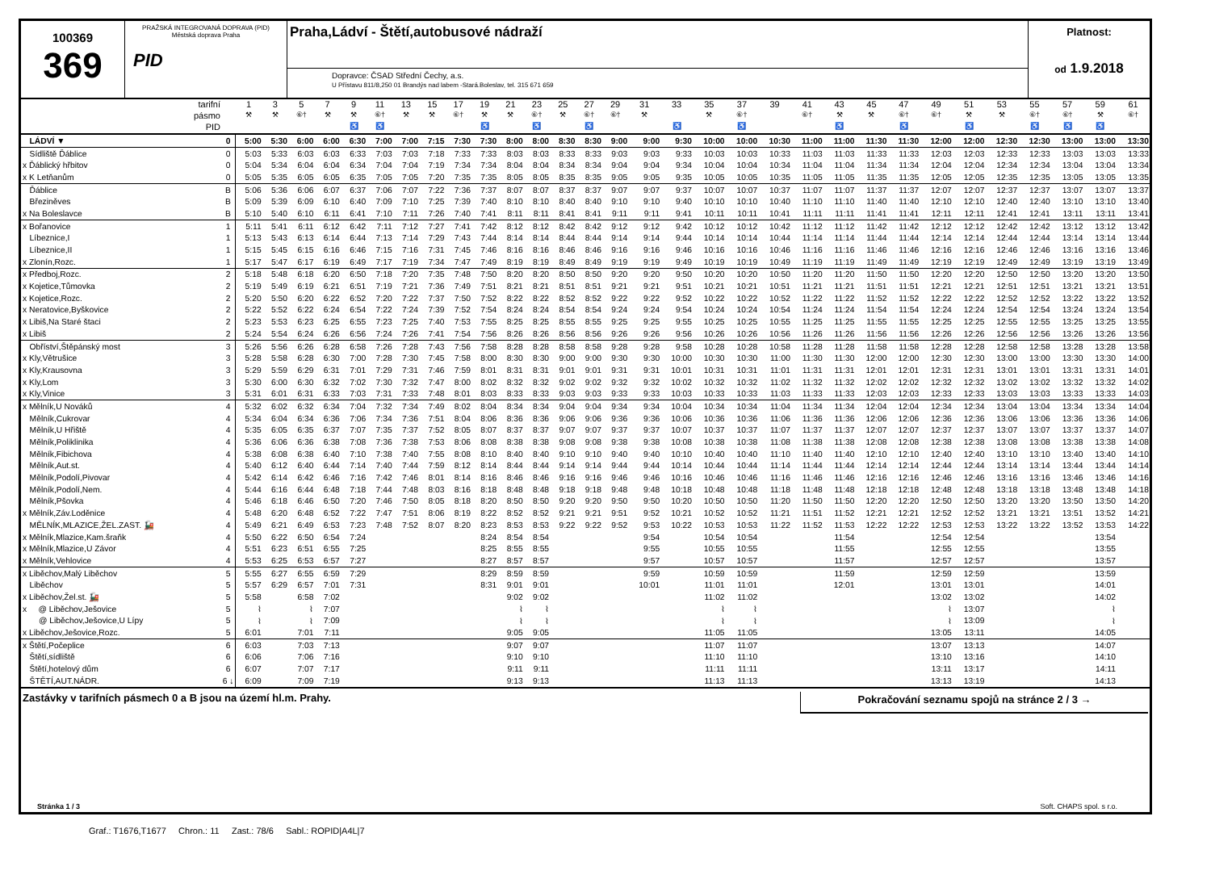100369
369
PRAŽSKÁ INTEGROVANÁ DOPRAVA (PID)
Městská doprava Praha
PID
Praha,Ládví - Štětí,autobusové nádraží
Dopravce: ČSAD Střední Čechy, a.s.
U Přístavu 811/8,250 01 Brandýs nad labem -Stará.Boleslav, tel. 315 671 659
Platnost:
od 1.9.2018
| tarifní | | 1 | 3 | 5 | 7 | 9 | 11 | 13 | 15 | 17 | 19 | 21 | 23 | 25 | 27 | 29 | 31 | 33 | 35 | 37 | 39 | 41 | 43 | 45 | 47 | 49 | 51 | 53 | 55 | 57 | 59 | 61 |
| --- | --- | --- | --- | --- | --- | --- | --- | --- | --- | --- | --- | --- | --- | --- | --- | --- | --- | --- | --- | --- | --- | --- | --- | --- | --- | --- | --- | --- | --- | --- | --- | --- |
| pásmo | | ⚒ | ⚒ | ⑥† | ⚒ | ⚒ | ⑥† | ⚒ | ⚒ | ⑥† | ⚒ | ⚒ | ⑥† | ⚒ | ⑥† | ⑥† | ⚒ | | ⚒ | ⑥† | | ⑥† | ⚒ | ⚒ | ⑥† | ⑥† | ⚒ | ⚒ | ⑥† | ⑥† | ⚒ | ⑥† |
| PID | | | | | | ♿ | ♿ | | | | ♿ | | ♿ | | ♿ | | | ♿ | | ♿ | | | ♿ | | ♿ | | ♿ | | ♿ | ♿ | ♿ | |
| LÁDVÍ ▼ | 0 | 5:00 | 5:30 | 6:00 | 6:00 | 6:30 | 7:00 | 7:00 | 7:15 | 7:30 | 7:30 | 8:00 | 8:00 | 8:30 | 8:30 | 9:00 | 9:00 | 9:30 | 10:00 | 10:00 | 10:30 | 11:00 | 11:00 | 11:30 | 11:30 | 12:00 | 12:00 | 12:30 | 12:30 | 13:00 | 13:00 | 13:30 |
| Sídliště Ďáblice | 0 | 5:03 | 5:33 | 6:03 | 6:03 | 6:33 | 7:03 | 7:03 | 7:18 | 7:33 | 7:33 | 8:03 | 8:03 | 8:33 | 8:33 | 9:03 | 9:03 | 9:33 | 10:03 | 10:03 | 10:33 | 11:03 | 11:03 | 11:33 | 11:33 | 12:03 | 12:03 | 12:33 | 12:33 | 13:03 | 13:03 | 13:33 |
| x Ďáblický hřbitov | 0 | 5:04 | 5:34 | 6:04 | 6:04 | 6:34 | 7:04 | 7:04 | 7:19 | 7:34 | 7:34 | 8:04 | 8:04 | 8:34 | 8:34 | 9:04 | 9:04 | 9:34 | 10:04 | 10:04 | 10:34 | 11:04 | 11:04 | 11:34 | 11:34 | 12:04 | 12:04 | 12:34 | 12:34 | 13:04 | 13:04 | 13:34 |
| x K Letňanům | 0 | 5:05 | 5:35 | 6:05 | 6:05 | 6:35 | 7:05 | 7:05 | 7:20 | 7:35 | 7:35 | 8:05 | 8:05 | 8:35 | 8:35 | 9:05 | 9:05 | 9:35 | 10:05 | 10:05 | 10:35 | 11:05 | 11:05 | 11:35 | 11:35 | 12:05 | 12:05 | 12:35 | 12:35 | 13:05 | 13:05 | 13:35 |
| Ďáblice | B | 5:06 | 5:36 | 6:06 | 6:07 | 6:37 | 7:06 | 7:07 | 7:22 | 7:36 | 7:37 | 8:07 | 8:07 | 8:37 | 8:37 | 9:07 | 9:07 | 9:37 | 10:07 | 10:07 | 10:37 | 11:07 | 11:07 | 11:37 | 11:37 | 12:07 | 12:07 | 12:37 | 12:37 | 13:07 | 13:07 | 13:37 |
| Březiněves | B | 5:09 | 5:39 | 6:09 | 6:10 | 6:40 | 7:09 | 7:10 | 7:25 | 7:39 | 7:40 | 8:10 | 8:10 | 8:40 | 8:40 | 9:10 | 9:10 | 9:40 | 10:10 | 10:10 | 10:40 | 11:10 | 11:10 | 11:40 | 11:40 | 12:10 | 12:10 | 12:40 | 12:40 | 13:10 | 13:10 | 13:40 |
| x Na Boleslavce | B | 5:10 | 5:40 | 6:10 | 6:11 | 6:41 | 7:10 | 7:11 | 7:26 | 7:40 | 7:41 | 8:11 | 8:11 | 8:41 | 8:41 | 9:11 | 9:11 | 9:41 | 10:11 | 10:11 | 10:41 | 11:11 | 11:11 | 11:41 | 11:41 | 12:11 | 12:11 | 12:41 | 12:41 | 13:11 | 13:11 | 13:41 |
| x Bořanovice | 1 | 5:11 | 5:41 | 6:11 | 6:12 | 6:42 | 7:11 | 7:12 | 7:27 | 7:41 | 7:42 | 8:12 | 8:12 | 8:42 | 8:42 | 9:12 | 9:12 | 9:42 | 10:12 | 10:12 | 10:42 | 11:12 | 11:12 | 11:42 | 11:42 | 12:12 | 12:12 | 12:42 | 12:42 | 13:12 | 13:12 | 13:42 |
| Líbeznice,I | 1 | 5:13 | 5:43 | 6:13 | 6:14 | 6:44 | 7:13 | 7:14 | 7:29 | 7:43 | 7:44 | 8:14 | 8:14 | 8:44 | 8:44 | 9:14 | 9:14 | 9:44 | 10:14 | 10:14 | 10:44 | 11:14 | 11:14 | 11:44 | 11:44 | 12:14 | 12:14 | 12:44 | 12:44 | 13:14 | 13:14 | 13:44 |
| Líbeznice,II | 1 | 5:15 | 5:45 | 6:15 | 6:16 | 6:46 | 7:15 | 7:16 | 7:31 | 7:45 | 7:46 | 8:16 | 8:16 | 8:46 | 8:46 | 9:16 | 9:16 | 9:46 | 10:16 | 10:16 | 10:46 | 11:16 | 11:16 | 11:46 | 11:46 | 12:16 | 12:16 | 12:46 | 12:46 | 13:16 | 13:16 | 13:46 |
| x Zlonín,Rozc. | 1 | 5:17 | 5:47 | 6:17 | 6:19 | 6:49 | 7:17 | 7:19 | 7:34 | 7:47 | 7:49 | 8:19 | 8:19 | 8:49 | 8:49 | 9:19 | 9:19 | 9:49 | 10:19 | 10:19 | 10:49 | 11:19 | 11:19 | 11:49 | 11:49 | 12:19 | 12:19 | 12:49 | 12:49 | 13:19 | 13:19 | 13:49 |
| x Předboj,Rozc. | 2 | 5:18 | 5:48 | 6:18 | 6:20 | 6:50 | 7:18 | 7:20 | 7:35 | 7:48 | 7:50 | 8:20 | 8:20 | 8:50 | 8:50 | 9:20 | 9:20 | 9:50 | 10:20 | 10:20 | 10:50 | 11:20 | 11:20 | 11:50 | 11:50 | 12:20 | 12:20 | 12:50 | 12:50 | 13:20 | 13:20 | 13:50 |
| x Kojetice,Tůmovka | 2 | 5:19 | 5:49 | 6:19 | 6:21 | 6:51 | 7:19 | 7:21 | 7:36 | 7:49 | 7:51 | 8:21 | 8:21 | 8:51 | 8:51 | 9:21 | 9:21 | 9:51 | 10:21 | 10:21 | 10:51 | 11:21 | 11:21 | 11:51 | 11:51 | 12:21 | 12:21 | 12:51 | 12:51 | 13:21 | 13:21 | 13:51 |
| x Kojetice,Rozc. | 2 | 5:20 | 5:50 | 6:20 | 6:22 | 6:52 | 7:20 | 7:22 | 7:37 | 7:50 | 7:52 | 8:22 | 8:22 | 8:52 | 8:52 | 9:22 | 9:22 | 9:52 | 10:22 | 10:22 | 10:52 | 11:22 | 11:22 | 11:52 | 11:52 | 12:22 | 12:22 | 12:52 | 12:52 | 13:22 | 13:22 | 13:52 |
| x Neratovice,Byškovice | 2 | 5:22 | 5:52 | 6:22 | 6:24 | 6:54 | 7:22 | 7:24 | 7:39 | 7:52 | 7:54 | 8:24 | 8:24 | 8:54 | 8:54 | 9:24 | 9:24 | 9:54 | 10:24 | 10:24 | 10:54 | 11:24 | 11:24 | 11:54 | 11:54 | 12:24 | 12:24 | 12:54 | 12:54 | 13:24 | 13:24 | 13:54 |
| x Libiš,Na Staré štaci | 2 | 5:23 | 5:53 | 6:23 | 6:25 | 6:55 | 7:23 | 7:25 | 7:40 | 7:53 | 7:55 | 8:25 | 8:25 | 8:55 | 8:55 | 9:25 | 9:25 | 9:55 | 10:25 | 10:25 | 10:55 | 11:25 | 11:25 | 11:55 | 11:55 | 12:25 | 12:25 | 12:55 | 12:55 | 13:25 | 13:25 | 13:55 |
| x Libiš | 2 | 5:24 | 5:54 | 6:24 | 6:26 | 6:56 | 7:24 | 7:26 | 7:41 | 7:54 | 7:56 | 8:26 | 8:26 | 8:56 | 8:56 | 9:26 | 9:26 | 9:56 | 10:26 | 10:26 | 10:56 | 11:26 | 11:26 | 11:56 | 11:56 | 12:26 | 12:26 | 12:56 | 12:56 | 13:26 | 13:26 | 13:56 |
| Obříství,Štěpánský most | 3 | 5:26 | 5:56 | 6:26 | 6:28 | 6:58 | 7:26 | 7:28 | 7:43 | 7:56 | 7:58 | 8:28 | 8:28 | 8:58 | 8:58 | 9:28 | 9:28 | 9:58 | 10:28 | 10:28 | 10:58 | 11:28 | 11:28 | 11:58 | 11:58 | 12:28 | 12:28 | 12:58 | 12:58 | 13:28 | 13:28 | 13:58 |
| x Kly,Větrušice | 3 | 5:28 | 5:58 | 6:28 | 6:30 | 7:00 | 7:28 | 7:30 | 7:45 | 7:58 | 8:00 | 8:30 | 8:30 | 9:00 | 9:00 | 9:30 | 9:30 | 10:00 | 10:30 | 10:30 | 11:00 | 11:30 | 11:30 | 12:00 | 12:00 | 12:30 | 12:30 | 13:00 | 13:00 | 13:30 | 13:30 | 14:00 |
| x Kly,Krausovna | 3 | 5:29 | 5:59 | 6:29 | 6:31 | 7:01 | 7:29 | 7:31 | 7:46 | 7:59 | 8:01 | 8:31 | 8:31 | 9:01 | 9:01 | 9:31 | 9:31 | 10:01 | 10:31 | 10:31 | 11:01 | 11:31 | 11:31 | 12:01 | 12:01 | 12:31 | 12:31 | 13:01 | 13:01 | 13:31 | 13:31 | 14:01 |
| x Kly,Lom | 3 | 5:30 | 6:00 | 6:30 | 6:32 | 7:02 | 7:30 | 7:32 | 7:47 | 8:00 | 8:02 | 8:32 | 8:32 | 9:02 | 9:02 | 9:32 | 9:32 | 10:02 | 10:32 | 10:32 | 11:02 | 11:32 | 11:32 | 12:02 | 12:02 | 12:32 | 12:32 | 13:02 | 13:02 | 13:32 | 13:32 | 14:02 |
| x Kly,Vinice | 3 | 5:31 | 6:01 | 6:31 | 6:33 | 7:03 | 7:31 | 7:33 | 7:48 | 8:01 | 8:03 | 8:33 | 8:33 | 9:03 | 9:03 | 9:33 | 9:33 | 10:03 | 10:33 | 10:33 | 11:03 | 11:33 | 11:33 | 12:03 | 12:03 | 12:33 | 12:33 | 13:03 | 13:03 | 13:33 | 13:33 | 14:03 |
| x Mělník,U Nováků | 4 | 5:32 | 6:02 | 6:32 | 6:34 | 7:04 | 7:32 | 7:34 | 7:49 | 8:02 | 8:04 | 8:34 | 8:34 | 9:04 | 9:04 | 9:34 | 9:34 | 10:04 | 10:34 | 10:34 | 11:04 | 11:34 | 11:34 | 12:04 | 12:04 | 12:34 | 12:34 | 13:04 | 13:04 | 13:34 | 13:34 | 14:04 |
| Mělník,Cukrovar | 4 | 5:34 | 6:04 | 6:34 | 6:36 | 7:06 | 7:34 | 7:36 | 7:51 | 8:04 | 8:06 | 8:36 | 8:36 | 9:06 | 9:06 | 9:36 | 9:36 | 10:06 | 10:36 | 10:36 | 11:06 | 11:36 | 11:36 | 12:06 | 12:06 | 12:36 | 12:36 | 13:06 | 13:06 | 13:36 | 13:36 | 14:06 |
| Mělník,U Hřiště | 4 | 5:35 | 6:05 | 6:35 | 6:37 | 7:07 | 7:35 | 7:37 | 7:52 | 8:05 | 8:07 | 8:37 | 8:37 | 9:07 | 9:07 | 9:37 | 9:37 | 10:07 | 10:37 | 10:37 | 11:07 | 11:37 | 11:37 | 12:07 | 12:07 | 12:37 | 12:37 | 13:07 | 13:07 | 13:37 | 13:37 | 14:07 |
| Mělník,Poliklinika | 4 | 5:36 | 6:06 | 6:36 | 6:38 | 7:08 | 7:36 | 7:38 | 7:53 | 8:06 | 8:08 | 8:38 | 8:38 | 9:08 | 9:08 | 9:38 | 9:38 | 10:08 | 10:38 | 10:38 | 11:08 | 11:38 | 11:38 | 12:08 | 12:08 | 12:38 | 12:38 | 13:08 | 13:08 | 13:38 | 13:38 | 14:08 |
| Mělník,Fibichova | 4 | 5:38 | 6:08 | 6:38 | 6:40 | 7:10 | 7:38 | 7:40 | 7:55 | 8:08 | 8:10 | 8:40 | 8:40 | 9:10 | 9:10 | 9:40 | 9:40 | 10:10 | 10:40 | 10:40 | 11:10 | 11:40 | 11:40 | 12:10 | 12:10 | 12:40 | 12:40 | 13:10 | 13:10 | 13:40 | 13:40 | 14:10 |
| Mělník,Aut.st. | 4 | 5:40 | 6:12 | 6:40 | 6:44 | 7:14 | 7:40 | 7:44 | 7:59 | 8:12 | 8:14 | 8:44 | 8:44 | 9:14 | 9:14 | 9:44 | 9:44 | 10:14 | 10:44 | 10:44 | 11:14 | 11:44 | 11:44 | 12:14 | 12:14 | 12:44 | 12:44 | 13:14 | 13:14 | 13:44 | 13:44 | 14:14 |
| Mělník,Podolí,Pivovar | 4 | 5:42 | 6:14 | 6:42 | 6:46 | 7:16 | 7:42 | 7:46 | 8:01 | 8:14 | 8:16 | 8:46 | 8:46 | 9:16 | 9:16 | 9:46 | 9:46 | 10:16 | 10:46 | 10:46 | 11:16 | 11:46 | 11:46 | 12:16 | 12:16 | 12:46 | 12:46 | 13:16 | 13:16 | 13:46 | 13:46 | 14:16 |
| Mělník,Podolí,Nem. | 4 | 5:44 | 6:16 | 6:44 | 6:48 | 7:18 | 7:44 | 7:48 | 8:03 | 8:16 | 8:18 | 8:48 | 8:48 | 9:18 | 9:18 | 9:48 | 9:48 | 10:18 | 10:48 | 10:48 | 11:18 | 11:48 | 11:48 | 12:18 | 12:18 | 12:48 | 12:48 | 13:18 | 13:18 | 13:48 | 13:48 | 14:18 |
| Mělník,Pšovka | 4 | 5:46 | 6:18 | 6:46 | 6:50 | 7:20 | 7:46 | 7:50 | 8:05 | 8:18 | 8:20 | 8:50 | 8:50 | 9:20 | 9:20 | 9:50 | 9:50 | 10:20 | 10:50 | 10:50 | 11:20 | 11:50 | 11:50 | 12:20 | 12:20 | 12:50 | 12:50 | 13:20 | 13:20 | 13:50 | 13:50 | 14:20 |
| x Mělník,Záv.Loděnice | 4 | 5:48 | 6:20 | 6:48 | 6:52 | 7:22 | 7:47 | 7:51 | 8:06 | 8:19 | 8:22 | 8:52 | 8:52 | 9:21 | 9:21 | 9:51 | 9:52 | 10:21 | 10:52 | 10:52 | 11:21 | 11:51 | 11:52 | 12:21 | 12:21 | 12:52 | 12:52 | 13:21 | 13:21 | 13:51 | 13:52 | 14:21 |
| MĚLNÍK,MLAZICE,ŽEL.ZAST. 🚂 | 4 | 5:49 | 6:21 | 6:49 | 6:53 | 7:23 | 7:48 | 7:52 | 8:07 | 8:20 | 8:23 | 8:53 | 8:53 | 9:22 | 9:22 | 9:52 | 9:53 | 10:22 | 10:53 | 10:53 | 11:22 | 11:52 | 11:53 | 12:22 | 12:22 | 12:53 | 12:53 | 13:22 | 13:22 | 13:52 | 13:53 | 14:22 |
| x Mělník,Mlazice,Kam.šraňk | 4 | 5:50 | 6:22 | 6:50 | 6:54 | 7:24 | | | | | 8:24 | 8:54 | 8:54 | | | | 9:54 | | 10:54 | 10:54 | | | 11:54 | | | 12:54 | 12:54 | | | | 13:54 | |
| x Mělník,Mlazice,U Závor | 4 | 5:51 | 6:23 | 6:51 | 6:55 | 7:25 | | | | | 8:25 | 8:55 | 8:55 | | | | 9:55 | | 10:55 | 10:55 | | | 11:55 | | | 12:55 | 12:55 | | | | 13:55 | |
| x Mělník,Vehlovice | 4 | 5:53 | 6:25 | 6:53 | 6:57 | 7:27 | | | | | 8:27 | 8:57 | 8:57 | | | | 9:57 | | 10:57 | 10:57 | | | 11:57 | | | 12:57 | 12:57 | | | | 13:57 | |
| x Liběchov,Malý Liběchov | 5 | 5:55 | 6:27 | 6:55 | 6:59 | 7:29 | | | | | 8:29 | 8:59 | 8:59 | | | | 9:59 | | 10:59 | 10:59 | | | 11:59 | | | 12:59 | 12:59 | | | | 13:59 | |
| Liběchov | 5 | 5:57 | 6:29 | 6:57 | 7:01 | 7:31 | | | | | 8:31 | 9:01 | 9:01 | | | | 10:01 | | 11:01 | 11:01 | | | 12:01 | | | 13:01 | 13:01 | | | | 14:01 | |
| x Liběchov,Žel.st. 🚂 | 5 | 5:58 | | 6:58 | 7:02 | | | | | | | 9:02 | 9:02 | | | | | | 11:02 | 11:02 | | | | | | 13:02 | 13:02 | | | | 14:02 | |
| x @ Liběchov,Ješovice | 5 | ⌇ | | ⌇ | 7:07 | | | | | | | ⌇ | ⌇ | | | | | | ⌇ | ⌇ | | | | | | ⌇ | 13:07 | | | | ⌇ | |
| @ Liběchov,Ješovice,U Lípy | 5 | ⌇ | | ⌇ | 7:09 | | | | | | | ⌇ | ⌇ | | | | | | ⌇ | ⌇ | | | | | | ⌇ | 13:09 | | | | ⌇ | |
| x Liběchov,Ješovice,Rozc. | 5 | 6:01 | | 7:01 | 7:11 | | | | | | | 9:05 | 9:05 | | | | | | 11:05 | 11:05 | | | | | | 13:05 | 13:11 | | | | 14:05 | |
| x Štětí,Počeplice | 6 | 6:03 | | 7:03 | 7:13 | | | | | | | 9:07 | 9:07 | | | | | | 11:07 | 11:07 | | | | | | 13:07 | 13:13 | | | | 14:07 | |
| Štětí,sídliště | 6 | 6:06 | | 7:06 | 7:16 | | | | | | | 9:10 | 9:10 | | | | | | 11:10 | 11:10 | | | | | | 13:10 | 13:16 | | | | 14:10 | |
| Štětí,hotelový dům | 6 | 6:07 | | 7:07 | 7:17 | | | | | | | 9:11 | 9:11 | | | | | | 11:11 | 11:11 | | | | | | 13:11 | 13:17 | | | | 14:11 | |
| ŠTĚTÍ,AUT.NÁDR. | 6 ↓ | 6:09 | | 7:09 | 7:19 | | | | | | | 9:13 | 9:13 | | | | | | 11:13 | 11:13 | | | | | | 13:13 | 13:19 | | | | 14:13 | |
Zastávky v tarifních pásmech 0 a B jsou na území hl.m. Prahy.
Pokračování seznamu spojů na stránce 2 / 3 →
Stránka 1 / 3 Soft. CHAPS spol. s r.o.
Graf.: T1676,T1677 Chron.: 11 Zast.: 78/6 Sabl.: ROPID|A4L|7